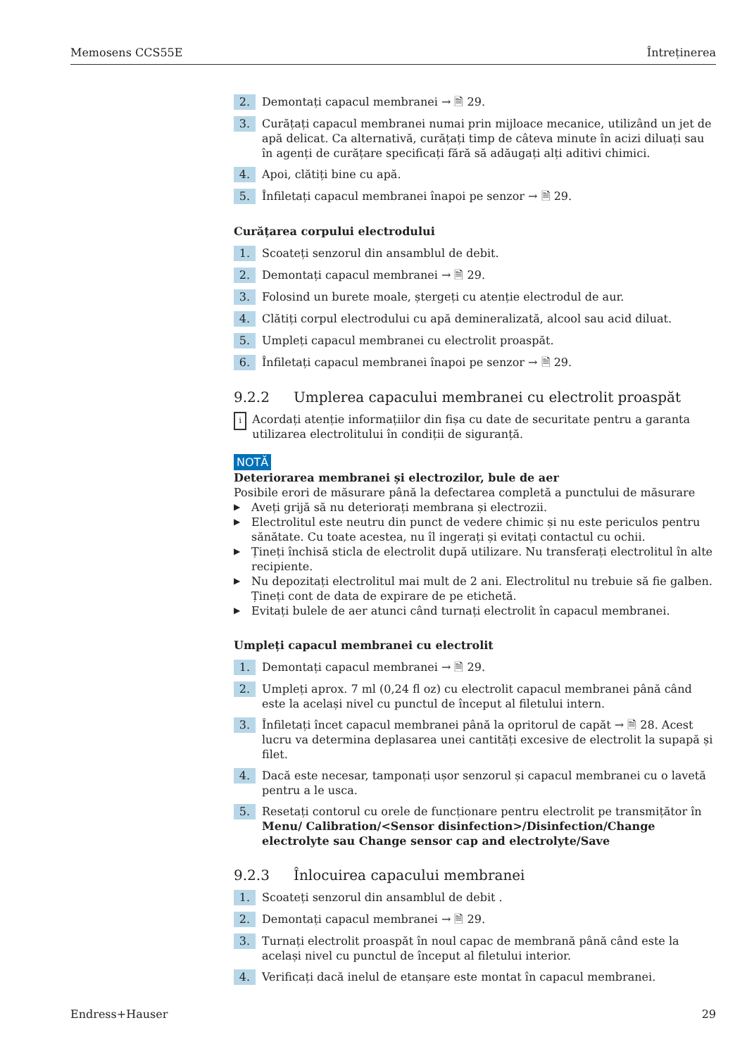Memosens CCS55E Întreținerea
2. Demontați capacul membranei → 🗎 29.
3. Curățați capacul membranei numai prin mijloace mecanice, utilizând un jet de apă delicat. Ca alternativă, curățați timp de câteva minute în acizi diluați sau în agenți de curățare specificați fără să adăugați alți aditivi chimici.
4. Apoi, clătiți bine cu apă.
5. Înfiletați capacul membranei înapoi pe senzor → 🗎 29.
Curățarea corpului electrodului
1. Scoateți senzorul din ansamblul de debit.
2. Demontați capacul membranei → 🗎 29.
3. Folosind un burete moale, ștergeți cu atenție electrodul de aur.
4. Clătiți corpul electrodului cu apă demineralizată, alcool sau acid diluat.
5. Umpleți capacul membranei cu electrolit proaspăt.
6. Înfiletați capacul membranei înapoi pe senzor → 🗎 29.
9.2.2 Umplerea capacului membranei cu electrolit proaspăt
i Acordați atenție informațiilor din fișa cu date de securitate pentru a garanta utilizarea electrolitului în condiții de siguranță.
NOTĂ
Deteriorarea membranei și electrozilor, bule de aer
Posibile erori de măsurare până la defectarea completă a punctului de măsurare
▶ Aveți grijă să nu deteriorați membrana și electrozii.
▶ Electrolitul este neutru din punct de vedere chimic și nu este periculos pentru sănătate. Cu toate acestea, nu îl ingerați și evitați contactul cu ochii.
▶ Țineți închisă sticla de electrolit după utilizare. Nu transferați electrolitul în alte recipiente.
▶ Nu depozitați electrolitul mai mult de 2 ani. Electrolitul nu trebuie să fie galben. Țineți cont de data de expirare de pe etichetă.
▶ Evitați bulele de aer atunci când turnați electrolit în capacul membranei.
Umpleți capacul membranei cu electrolit
1. Demontați capacul membranei → 🗎 29.
2. Umpleți aprox. 7 ml (0,24 fl oz) cu electrolit capacul membranei până când este la același nivel cu punctul de început al filetului intern.
3. Înfiletați încet capacul membranei până la opritorul de capăt → 🗎 28. Acest lucru va determina deplasarea unei cantități excesive de electrolit la supapă și filet.
4. Dacă este necesar, tamponați ușor senzorul și capacul membranei cu o lavetă pentru a le usca.
5. Resetați contorul cu orele de funcționare pentru electrolit pe transmițător în Menu/ Calibration/<Sensor disinfection>/Disinfection/Change electrolyte sau Change sensor cap and electrolyte/Save
9.2.3 Înlocuirea capacului membranei
1. Scoateți senzorul din ansamblul de debit .
2. Demontați capacul membranei → 🗎 29.
3. Turnați electrolit proaspăt în noul capac de membrană până când este la același nivel cu punctul de început al filetului interior.
4. Verificați dacă inelul de etanșare este montat în capacul membranei.
Endress+Hauser 29